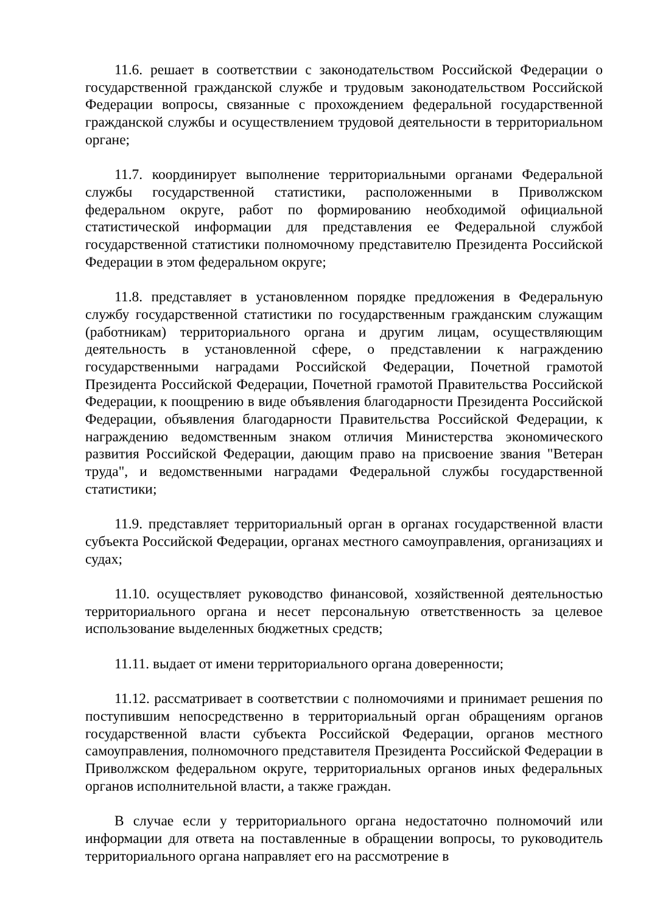11.6. решает в соответствии с законодательством Российской Федерации о государственной гражданской службе и трудовым законодательством Российской Федерации вопросы, связанные с прохождением федеральной государственной гражданской службы и осуществлением трудовой деятельности в территориальном органе;
11.7. координирует выполнение территориальными органами Федеральной службы государственной статистики, расположенными в Приволжском федеральном округе, работ по формированию необходимой официальной статистической информации для представления ее Федеральной службой государственной статистики полномочному представителю Президента Российской Федерации в этом федеральном округе;
11.8. представляет в установленном порядке предложения в Федеральную службу государственной статистики по государственным гражданским служащим (работникам) территориального органа и другим лицам, осуществляющим деятельность в установленной сфере, о представлении к награждению государственными наградами Российской Федерации, Почетной грамотой Президента Российской Федерации, Почетной грамотой Правительства Российской Федерации, к поощрению в виде объявления благодарности Президента Российской Федерации, объявления благодарности Правительства Российской Федерации, к награждению ведомственным знаком отличия Министерства экономического развития Российской Федерации, дающим право на присвоение звания "Ветеран труда", и ведомственными наградами Федеральной службы государственной статистики;
11.9. представляет территориальный орган в органах государственной власти субъекта Российской Федерации, органах местного самоуправления, организациях и судах;
11.10. осуществляет руководство финансовой, хозяйственной деятельностью территориального органа и несет персональную ответственность за целевое использование выделенных бюджетных средств;
11.11. выдает от имени территориального органа доверенности;
11.12. рассматривает в соответствии с полномочиями и принимает решения по поступившим непосредственно в территориальный орган обращениям органов государственной власти субъекта Российской Федерации, органов местного самоуправления, полномочного представителя Президента Российской Федерации в Приволжском федеральном округе, территориальных органов иных федеральных органов исполнительной власти, а также граждан.
В случае если у территориального органа недостаточно полномочий или информации для ответа на поставленные в обращении вопросы, то руководитель территориального органа направляет его на рассмотрение в